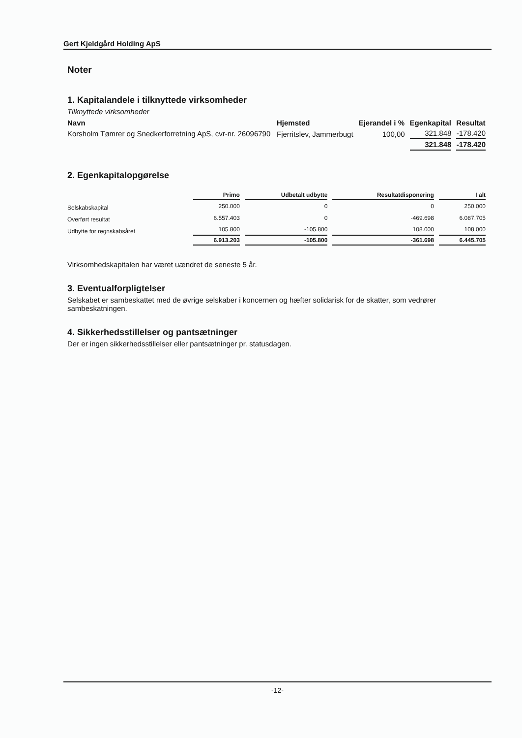Gert Kjeldgård Holding ApS
Noter
1. Kapitalandele i tilknyttede virksomheder
Tilknyttede virksomheder
| Navn | Hjemsted | Ejerandel i % | Egenkapital | Resultat |
| --- | --- | --- | --- | --- |
| Korsholm Tømrer og Snedkerforretning ApS, cvr-nr. 26096790 | Fjerritslev, Jammerbugt | 100,00 | 321.848 | -178.420 |
| | | | 321.848 | -178.420 |
2. Egenkapitalopgørelse
| | Primo | Udbetalt udbytte | Resultatdisponering | I alt |
| --- | --- | --- | --- | --- |
| Selskabskapital | 250.000 | 0 | 0 | 250.000 |
| Overført resultat | 6.557.403 | 0 | -469.698 | 6.087.705 |
| Udbytte for regnskabsåret | 105.800 | -105.800 | 108.000 | 108.000 |
| | 6.913.203 | -105.800 | -361.698 | 6.445.705 |
Virksomhedskapitalen har været uændret de seneste 5 år.
3. Eventualforpligtelser
Selskabet er sambeskattet med de øvrige selskaber i koncernen og hæfter solidarisk for de skatter, som vedrører sambeskatningen.
4. Sikkerhedsstillelser og pantsætninger
Der er ingen sikkerhedsstillelser eller pantsætninger pr. statusdagen.
-12-